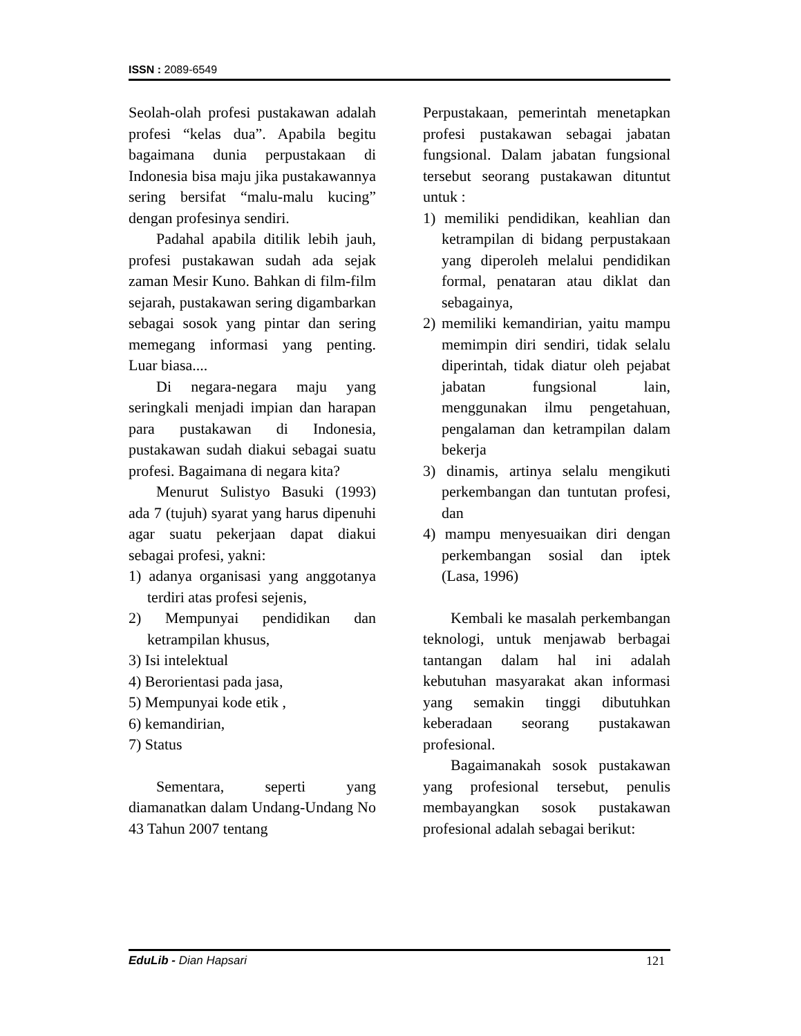ISSN : 2089-6549
Seolah-olah profesi pustakawan adalah profesi “kelas dua”. Apabila begitu bagaimana dunia perpustakaan di Indonesia bisa maju jika pustakawannya sering bersifat “malu-malu kucing” dengan profesinya sendiri.
Padahal apabila ditilik lebih jauh, profesi pustakawan sudah ada sejak zaman Mesir Kuno. Bahkan di film-film sejarah, pustakawan sering digambarkan sebagai sosok yang pintar dan sering memegang informasi yang penting. Luar biasa....
Di negara-negara maju yang seringkali menjadi impian dan harapan para pustakawan di Indonesia, pustakawan sudah diakui sebagai suatu profesi. Bagaimana di negara kita?
Menurut Sulistyo Basuki (1993) ada 7 (tujuh) syarat yang harus dipenuhi agar suatu pekerjaan dapat diakui sebagai profesi, yakni:
1) adanya organisasi yang anggotanya terdiri atas profesi sejenis,
2) Mempunyai pendidikan dan ketrampilan khusus,
3) Isi intelektual
4) Berorientasi pada jasa,
5) Mempunyai kode etik ,
6) kemandirian,
7) Status
Sementara, seperti yang diamanatkan dalam Undang-Undang No 43 Tahun 2007 tentang
Perpustakaan, pemerintah menetapkan profesi pustakawan sebagai jabatan fungsional. Dalam jabatan fungsional tersebut seorang pustakawan dituntut untuk :
1) memiliki pendidikan, keahlian dan ketrampilan di bidang perpustakaan yang diperoleh melalui pendidikan formal, penataran atau diklat dan sebagainya,
2) memiliki kemandirian, yaitu mampu memimpin diri sendiri, tidak selalu diperintah, tidak diatur oleh pejabat jabatan fungsional lain, menggunakan ilmu pengetahuan, pengalaman dan ketrampilan dalam bekerja
3) dinamis, artinya selalu mengikuti perkembangan dan tuntutan profesi, dan
4) mampu menyesuaikan diri dengan perkembangan sosial dan iptek (Lasa, 1996)
Kembali ke masalah perkembangan teknologi, untuk menjawab berbagai tantangan dalam hal ini adalah kebutuhan masyarakat akan informasi yang semakin tinggi dibutuhkan keberadaan seorang pustakawan profesional.
Bagaimanakah sosok pustakawan yang profesional tersebut, penulis membayangkan sosok pustakawan profesional adalah sebagai berikut:
EduLib - Dian Hapsari 121